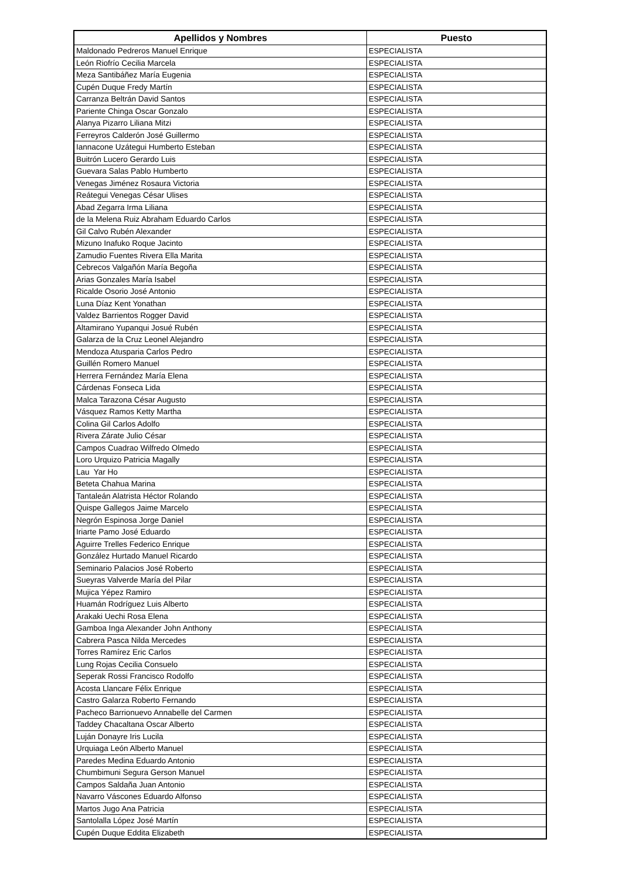| Apellidos y Nombres | Puesto |
| --- | --- |
| Maldonado Pedreros Manuel Enrique | ESPECIALISTA |
| León Riofrío Cecilia Marcela | ESPECIALISTA |
| Meza Santibáñez María Eugenia | ESPECIALISTA |
| Cupén Duque Fredy Martín | ESPECIALISTA |
| Carranza Beltrán David Santos | ESPECIALISTA |
| Pariente Chinga Oscar Gonzalo | ESPECIALISTA |
| Alanya Pizarro Liliana Mitzi | ESPECIALISTA |
| Ferreyros Calderón José Guillermo | ESPECIALISTA |
| Iannacone Uzátegui Humberto Esteban | ESPECIALISTA |
| Buitrón Lucero Gerardo Luis | ESPECIALISTA |
| Guevara Salas Pablo Humberto | ESPECIALISTA |
| Venegas Jiménez Rosaura Victoria | ESPECIALISTA |
| Reátegui Venegas César Ulises | ESPECIALISTA |
| Abad Zegarra Irma Liliana | ESPECIALISTA |
| de la Melena Ruiz Abraham Eduardo Carlos | ESPECIALISTA |
| Gil Calvo Rubén Alexander | ESPECIALISTA |
| Mizuno Inafuko Roque Jacinto | ESPECIALISTA |
| Zamudio Fuentes Rivera Ella Marita | ESPECIALISTA |
| Cebrecos Valgañón María Begoña | ESPECIALISTA |
| Arias Gonzales María Isabel | ESPECIALISTA |
| Ricalde Osorio José Antonio | ESPECIALISTA |
| Luna Díaz Kent Yonathan | ESPECIALISTA |
| Valdez Barrientos Rogger David | ESPECIALISTA |
| Altamirano Yupanqui Josué Rubén | ESPECIALISTA |
| Galarza de la Cruz Leonel Alejandro | ESPECIALISTA |
| Mendoza Atusparia Carlos Pedro | ESPECIALISTA |
| Guillén Romero Manuel | ESPECIALISTA |
| Herrera Fernández María Elena | ESPECIALISTA |
| Cárdenas Fonseca Lida | ESPECIALISTA |
| Malca Tarazona César Augusto | ESPECIALISTA |
| Vásquez Ramos Ketty Martha | ESPECIALISTA |
| Colina Gil Carlos Adolfo | ESPECIALISTA |
| Rivera Zárate Julio César | ESPECIALISTA |
| Campos Cuadrao Wilfredo Olmedo | ESPECIALISTA |
| Loro Urquizo Patricia Magally | ESPECIALISTA |
| Lau Yar Ho | ESPECIALISTA |
| Beteta Chahua Marina | ESPECIALISTA |
| Tantaleán Alatrista Héctor Rolando | ESPECIALISTA |
| Quispe Gallegos Jaime Marcelo | ESPECIALISTA |
| Negrón Espinosa Jorge Daniel | ESPECIALISTA |
| Iriarte Pamo José Eduardo | ESPECIALISTA |
| Aguirre Trelles Federico Enrique | ESPECIALISTA |
| González Hurtado Manuel Ricardo | ESPECIALISTA |
| Seminario Palacios José Roberto | ESPECIALISTA |
| Sueyras Valverde María del Pilar | ESPECIALISTA |
| Mujica Yépez Ramiro | ESPECIALISTA |
| Huamán Rodríguez Luis Alberto | ESPECIALISTA |
| Arakaki Uechi Rosa Elena | ESPECIALISTA |
| Gamboa Inga Alexander John Anthony | ESPECIALISTA |
| Cabrera Pasca Nilda Mercedes | ESPECIALISTA |
| Torres Ramírez Eric Carlos | ESPECIALISTA |
| Lung Rojas Cecilia Consuelo | ESPECIALISTA |
| Seperak Rossi Francisco Rodolfo | ESPECIALISTA |
| Acosta Llancare Félix Enrique | ESPECIALISTA |
| Castro Galarza Roberto Fernando | ESPECIALISTA |
| Pacheco Barrionuevo Annabelle del Carmen | ESPECIALISTA |
| Taddey Chacaltana Oscar Alberto | ESPECIALISTA |
| Luján Donayre Iris Lucila | ESPECIALISTA |
| Urquiaga León Alberto Manuel | ESPECIALISTA |
| Paredes Medina Eduardo Antonio | ESPECIALISTA |
| Chumbimuni Segura Gerson Manuel | ESPECIALISTA |
| Campos Saldaña Juan Antonio | ESPECIALISTA |
| Navarro Váscones Eduardo Alfonso | ESPECIALISTA |
| Martos Jugo Ana Patricia | ESPECIALISTA |
| Santolalla López José Martín | ESPECIALISTA |
| Cupén Duque Eddita Elizabeth | ESPECIALISTA |